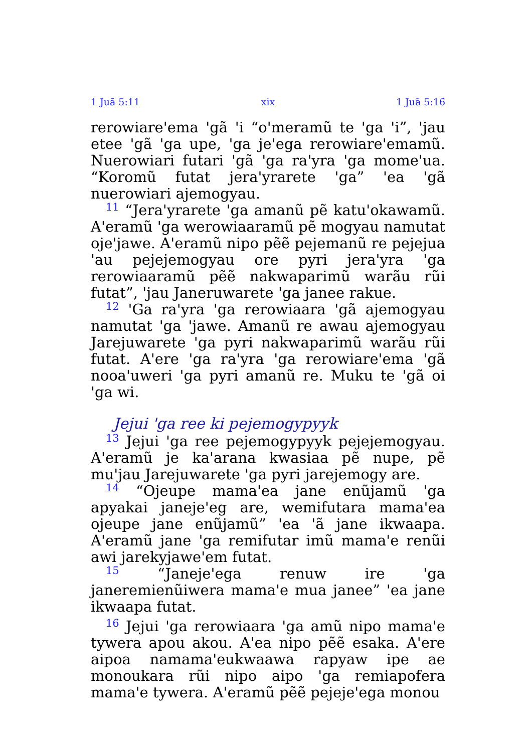1 Juã 5:11 xix 1 Juã 5:16
rerowiare'ema 'gã 'i “o'meramũ te 'ga 'i”, 'jau etee 'gã 'ga upe, 'ga je'ega rerowiare'emamũ. Nuerowiari futari 'gã 'ga ra'yra 'ga mome'ua. “Koromũ futat jera'yrarete 'ga” 'ea 'gã nuerowiari ajemogyau.
<sup>11</sup> “Jera'yrarete 'ga amanũ pẽ katu'okawamũ. A'eramũ 'ga werowiaaramũ pẽ mogyau namutat oje'jawe. A'eramũ nipo pẽẽ pejemanũ re pejejua 'au pejejemogyau ore pyri jera'yra 'ga rerowiaaramũ pẽẽ nakwaparimũ warãu rũi futat”, 'jau Janeruwarete 'ga janee rakue.
<sup>12</sup> 'Ga ra'yra 'ga rerowiaara 'gã ajemogyau namutat 'ga 'jawe. Amanũ re awau ajemogyau Jarejuwarete 'ga pyri nakwaparimũ warãu rũi futat. A'ere 'ga ra'yra 'ga rerowiare'ema 'gã nooa'uweri 'ga pyri amanũ re. Muku te 'gã oi 'ga wi.
Jejui 'ga ree ki pejemogypyyk
<sup>13</sup> Jejui 'ga ree pejemogypyyk pejejemogyau. A'eramũ je ka'arana kwasiaa pẽ nupe, pẽ mu'jau Jarejuwarete 'ga pyri jarejemogy are.
<sup>14</sup> “Ojeupe mama'ea jane enũjamũ 'ga apyakai janeje'eg are, wemifutara mama'ea ojeupe jane enũjamũ” 'ea 'ã jane ikwaapa. A'eramũ jane 'ga remifutar imũ mama'e renũi awi jarekyjawe'em futat.
<sup>15</sup> “Janeje'ega renuw ire 'ga janeremienũiwera mama'e mua janee” 'ea jane ikwaapa futat.
<sup>16</sup> Jejui 'ga rerowiaara 'ga amũ nipo mama'e tywera apou akou. A'ea nipo pẽẽ esaka. A'ere aipoa namama'eukwaawa rapyaw ipe ae monoukara rũi nipo aipo 'ga remiapofera mama'e tywera. A'eramũ pẽẽ pejeje'ega monou